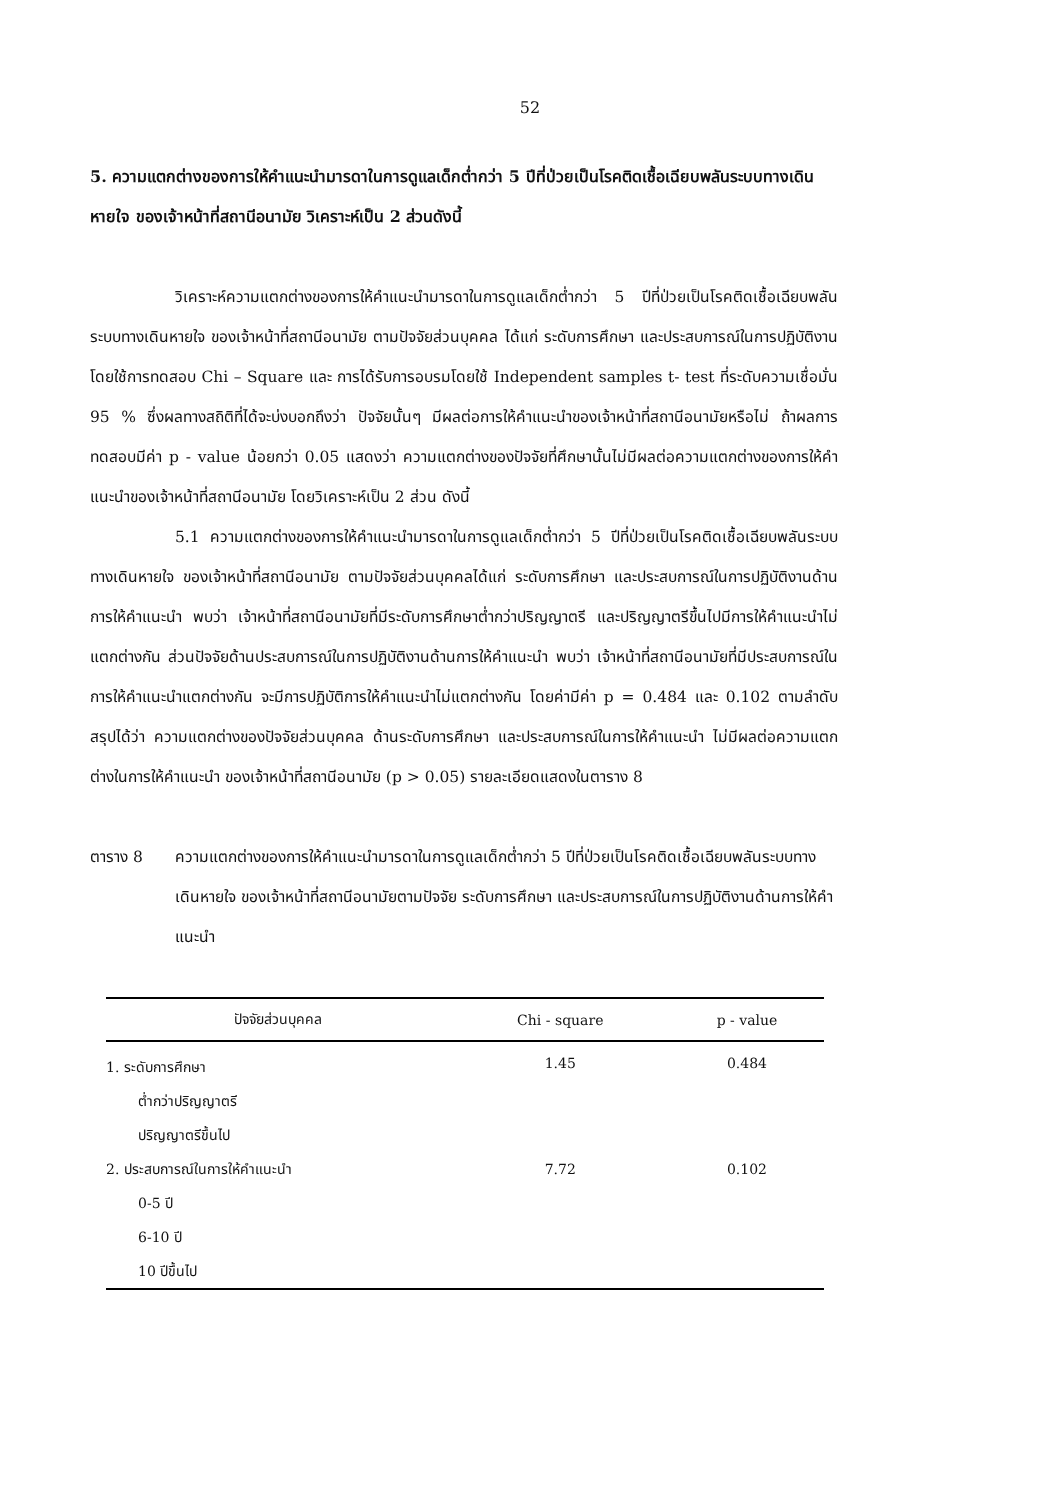52
5. ความแตกต่างของการให้คำแนะนำมารดาในการดูแลเด็กต่ำกว่า 5 ปีที่ป่วยเป็นโรคติดเชื้อเฉียบพลันระบบทางเดินหายใจ ของเจ้าหน้าที่สถานีอนามัย วิเคราะห์เป็น 2 ส่วนดังนี้
วิเคราะห์ความแตกต่างของการให้คำแนะนำมารดาในการดูแลเด็กต่ำกว่า 5 ปีที่ป่วยเป็นโรคติดเชื้อเฉียบพลันระบบทางเดินหายใจ ของเจ้าหน้าที่สถานีอนามัย ตามปัจจัยส่วนบุคคล ได้แก่ ระดับการศึกษา และประสบการณ์ในการปฏิบัติงาน โดยใช้การทดสอบ Chi – Square และ การได้รับการอบรมโดยใช้ Independent samples t- test ที่ระดับความเชื่อมั่น 95 % ซึ่งผลทางสถิติที่ได้จะบ่งบอกถึงว่า ปัจจัยนั้นๆ มีผลต่อการให้คำแนะนำของเจ้าหน้าที่สถานีอนามัยหรือไม่ ถ้าผลการทดสอบมีค่า p - value น้อยกว่า 0.05 แสดงว่า ความแตกต่างของปัจจัยที่ศึกษานั้นไม่มีผลต่อความแตกต่างของการให้คำแนะนำของเจ้าหน้าที่สถานีอนามัย โดยวิเคราะห์เป็น 2 ส่วน ดังนี้
5.1 ความแตกต่างของการให้คำแนะนำมารดาในการดูแลเด็กต่ำกว่า 5 ปีที่ป่วยเป็นโรคติดเชื้อเฉียบพลันระบบทางเดินหายใจ ของเจ้าหน้าที่สถานีอนามัย ตามปัจจัยส่วนบุคคลได้แก่ ระดับการศึกษา และประสบการณ์ในการปฏิบัติงานด้านการให้คำแนะนำ พบว่า เจ้าหน้าที่สถานีอนามัยที่มีระดับการศึกษาต่ำกว่าปริญญาตรี และปริญญาตรีขึ้นไปมีการให้คำแนะนำไม่แตกต่างกัน ส่วนปัจจัยด้านประสบการณ์ในการปฏิบัติงานด้านการให้คำแนะนำ พบว่า เจ้าหน้าที่สถานีอนามัยที่มีประสบการณ์ในการให้คำแนะนำแตกต่างกัน จะมีการปฏิบัติการให้คำแนะนำไม่แตกต่างกัน โดยค่ามีค่า p = 0.484 และ 0.102 ตามลำดับ สรุปได้ว่า ความแตกต่างของปัจจัยส่วนบุคคล ด้านระดับการศึกษา และประสบการณ์ในการให้คำแนะนำ ไม่มีผลต่อความแตกต่างในการให้คำแนะนำ ของเจ้าหน้าที่สถานีอนามัย (p > 0.05) รายละเอียดแสดงในตาราง 8
ตาราง 8 ความแตกต่างของการให้คำแนะนำมารดาในการดูแลเด็กต่ำกว่า 5 ปีที่ป่วยเป็นโรคติดเชื้อเฉียบพลันระบบทางเดินหายใจ ของเจ้าหน้าที่สถานีอนามัยตามปัจจัย ระดับการศึกษา และประสบการณ์ในการปฏิบัติงานด้านการให้คำแนะนำ
| ปัจจัยส่วนบุคคล | Chi - square | p - value |
| --- | --- | --- |
| 1. ระดับการศึกษา | 1.45 | 0.484 |
| ต่ำกว่าปริญญาตรี | | |
| ปริญญาตรีขึ้นไป | | |
| 2. ประสบการณ์ในการให้คำแนะนำ | 7.72 | 0.102 |
| 0-5 ปี | | |
| 6-10 ปี | | |
| 10 ปีขึ้นไป | | |